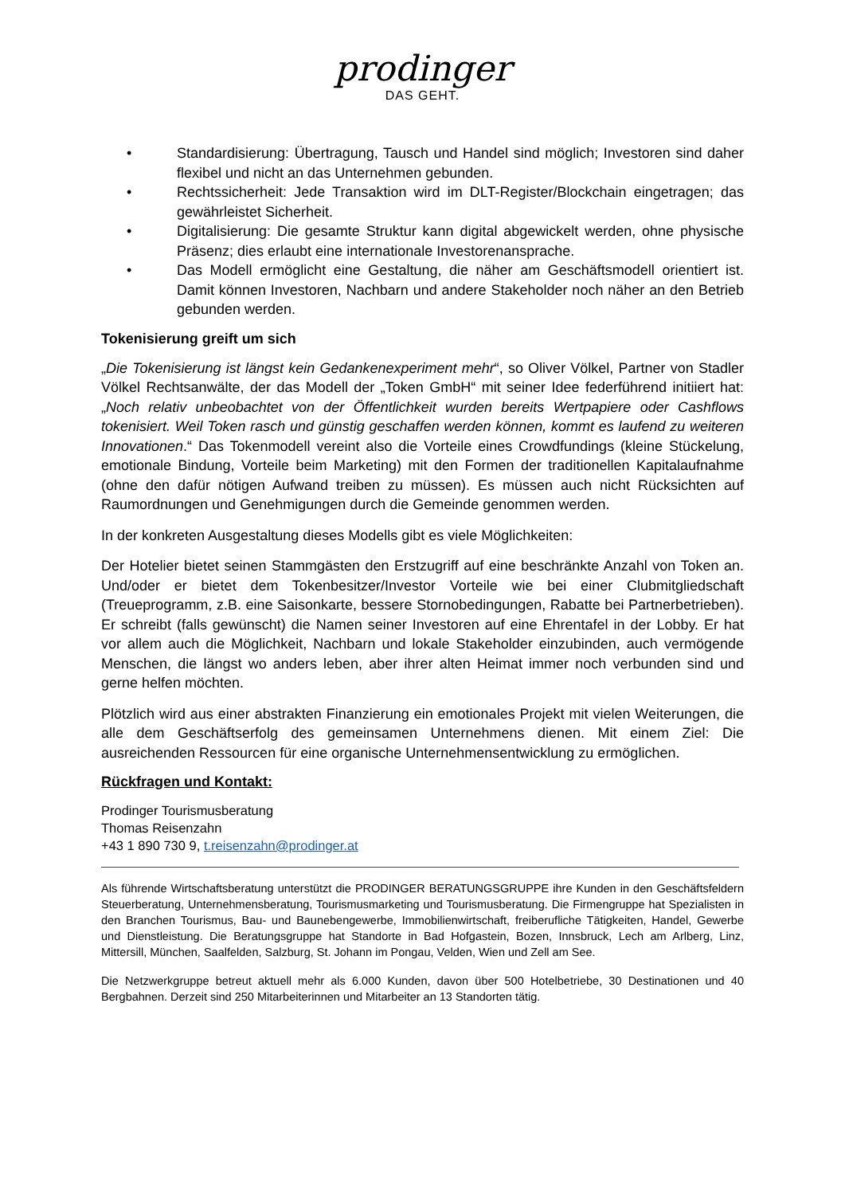prodinger
DAS GEHT.
• Standardisierung: Übertragung, Tausch und Handel sind möglich; Investoren sind daher flexibel und nicht an das Unternehmen gebunden.
• Rechtssicherheit: Jede Transaktion wird im DLT-Register/Blockchain eingetragen; das gewährleistet Sicherheit.
• Digitalisierung: Die gesamte Struktur kann digital abgewickelt werden, ohne physische Präsenz; dies erlaubt eine internationale Investorenansprache.
• Das Modell ermöglicht eine Gestaltung, die näher am Geschäftsmodell orientiert ist. Damit können Investoren, Nachbarn und andere Stakeholder noch näher an den Betrieb gebunden werden.
Tokenisierung greift um sich
„Die Tokenisierung ist längst kein Gedankenexperiment mehr“, so Oliver Völkel, Partner von Stadler Völkel Rechtsanwälte, der das Modell der „Token GmbH“ mit seiner Idee federführend initiiert hat: „Noch relativ unbeobachtet von der Öffentlichkeit wurden bereits Wertpapiere oder Cashflows tokenisiert. Weil Token rasch und günstig geschaffen werden können, kommt es laufend zu weiteren Innovationen.“ Das Tokenmodell vereint also die Vorteile eines Crowdfundings (kleine Stückelung, emotionale Bindung, Vorteile beim Marketing) mit den Formen der traditionellen Kapitalaufnahme (ohne den dafür nötigen Aufwand treiben zu müssen). Es müssen auch nicht Rücksichten auf Raumordnungen und Genehmigungen durch die Gemeinde genommen werden.
In der konkreten Ausgestaltung dieses Modells gibt es viele Möglichkeiten:
Der Hotelier bietet seinen Stammgästen den Erstzugriff auf eine beschränkte Anzahl von Token an. Und/oder er bietet dem Tokenbesitzer/Investor Vorteile wie bei einer Clubmitgliedschaft (Treueprogramm, z.B. eine Saisonkarte, bessere Stornobedingungen, Rabatte bei Partnerbetrieben). Er schreibt (falls gewünscht) die Namen seiner Investoren auf eine Ehrentafel in der Lobby. Er hat vor allem auch die Möglichkeit, Nachbarn und lokale Stakeholder einzubinden, auch vermögende Menschen, die längst wo anders leben, aber ihrer alten Heimat immer noch verbunden sind und gerne helfen möchten.
Plötzlich wird aus einer abstrakten Finanzierung ein emotionales Projekt mit vielen Weiterungen, die alle dem Geschäftserfolg des gemeinsamen Unternehmens dienen. Mit einem Ziel: Die ausreichenden Ressourcen für eine organische Unternehmensentwicklung zu ermöglichen.
Rückfragen und Kontakt:
Prodinger Tourismusberatung
Thomas Reisenzahn
+43 1 890 730 9, t.reisenzahn@prodinger.at
Als führende Wirtschaftsberatung unterstützt die PRODINGER BERATUNGSGRUPPE ihre Kunden in den Geschäftsfeldern Steuerberatung, Unternehmensberatung, Tourismusmarketing und Tourismusberatung. Die Firmengruppe hat Spezialisten in den Branchen Tourismus, Bau- und Baunebengewerbe, Immobilienwirtschaft, freiberufliche Tätigkeiten, Handel, Gewerbe und Dienstleistung. Die Beratungsgruppe hat Standorte in Bad Hofgastein, Bozen, Innsbruck, Lech am Arlberg, Linz, Mittersill, München, Saalfelden, Salzburg, St. Johann im Pongau, Velden, Wien und Zell am See.
Die Netzwerkgruppe betreut aktuell mehr als 6.000 Kunden, davon über 500 Hotelbetriebe, 30 Destinationen und 40 Bergbahnen. Derzeit sind 250 Mitarbeiterinnen und Mitarbeiter an 13 Standorten tätig.